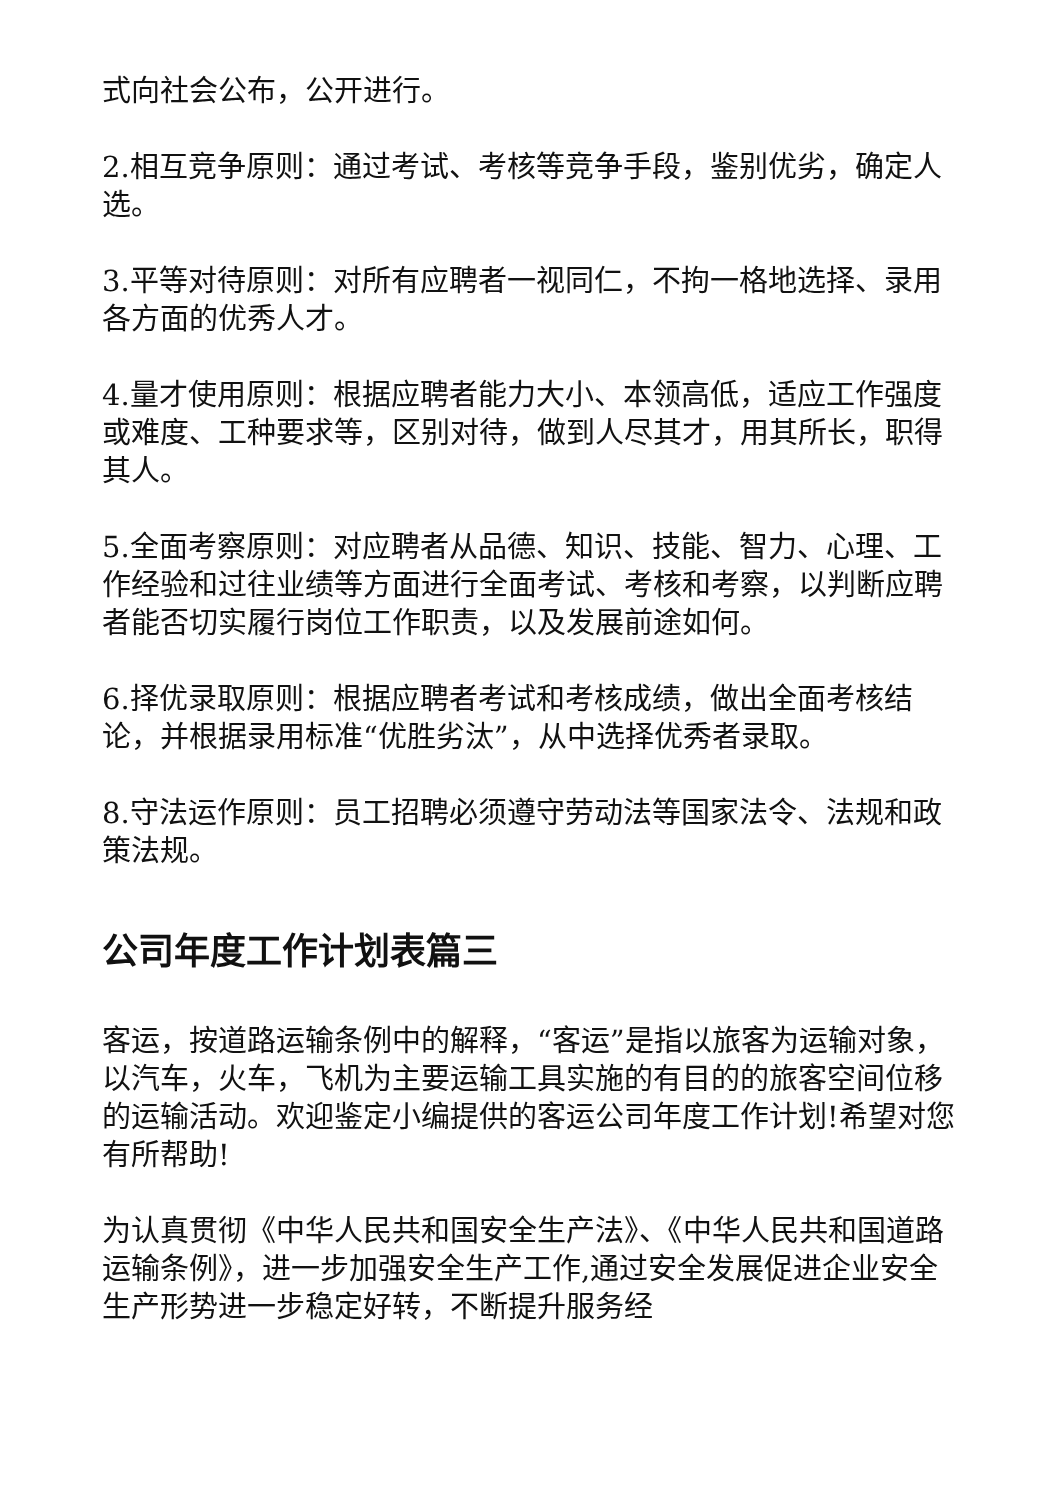式向社会公布，公开进行。
2.相互竞争原则：通过考试、考核等竞争手段，鉴别优劣，确定人选。
3.平等对待原则：对所有应聘者一视同仁，不拘一格地选择、录用各方面的优秀人才。
4.量才使用原则：根据应聘者能力大小、本领高低，适应工作强度或难度、工种要求等，区别对待，做到人尽其才，用其所长，职得其人。
5.全面考察原则：对应聘者从品德、知识、技能、智力、心理、工作经验和过往业绩等方面进行全面考试、考核和考察，以判断应聘者能否切实履行岗位工作职责，以及发展前途如何。
6.择优录取原则：根据应聘者考试和考核成绩，做出全面考核结论，并根据录用标准“优胜劣汰”，从中选择优秀者录取。
8.守法运作原则：员工招聘必须遵守劳动法等国家法令、法规和政策法规。
公司年度工作计划表篇三
客运，按道路运输条例中的解释，“客运”是指以旅客为运输对象，以汽车，火车，飞机为主要运输工具实施的有目的的旅客空间位移的运输活动。欢迎鉴定小编提供的客运公司年度工作计划!希望对您有所帮助!
为认真贯彻《中华人民共和国安全生产法》、《中华人民共和国道路运输条例》，进一步加强安全生产工作,通过安全发展促进企业安全生产形势进一步稳定好转，不断提升服务经